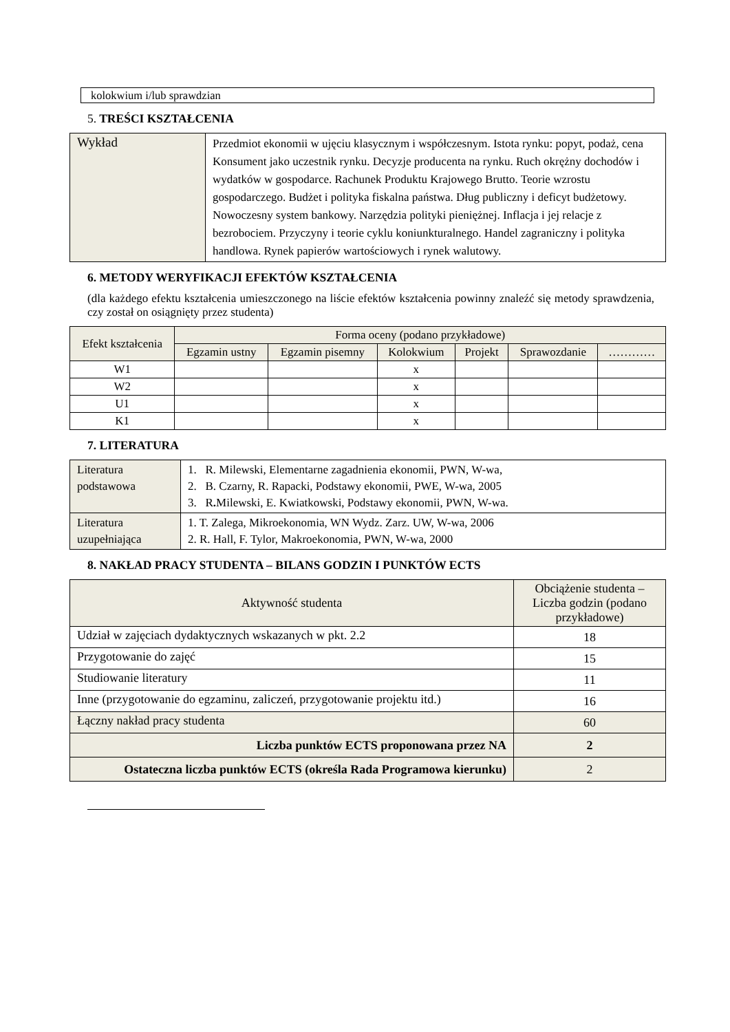kolokwium i/lub sprawdzian
5. TREŚCI KSZTAŁCENIA
| Wykład | Przedmiot ekonomii w ujęciu klasycznym i współczesnym. Istota rynku: popyt, podaż, cena Konsument jako uczestnik rynku. Decyzje producenta na rynku. Ruch okrężny dochodów i wydatków w gospodarce. Rachunek Produktu Krajowego Brutto. Teorie wzrostu gospodarczego. Budżet i polityka fiskalna państwa. Dług publiczny i deficyt budżetowy. Nowoczesny system bankowy. Narzędzia polityki pieniężnej. Inflacja i jej relacje z bezrobociem. Przyczyny i teorie cyklu koniunkturalnego. Handel zagraniczny i polityka handlowa. Rynek papierów wartościowych i rynek walutowy. |
6. METODY WERYFIKACJI EFEKTÓW KSZTAŁCENIA
(dla każdego efektu kształcenia umieszczonego na liście efektów kształcenia powinny znaleźć się metody sprawdzenia, czy został on osiągnięty przez studenta)
| Efekt kształcenia | Forma oceny (podano przykładowe) | | | | | |
| --- | --- | --- | --- | --- | --- | --- |
| | Egzamin ustny | Egzamin pisemny | Kolokwium | Projekt | Sprawozdanie | ………… |
| W1 | | | x | | | |
| W2 | | | x | | | |
| U1 | | | x | | | |
| K1 | | | x | | | |
7. LITERATURA
| Literatura podstawowa | 1. R. Milewski, Elementarne zagadnienia ekonomii, PWN, W-wa, 2. B. Czarny, R. Rapacki, Podstawy ekonomii, PWE, W-wa, 2005 3. R . Milewski, E. Kwiatkowski, Podstawy ekonomii, PWN, W-wa. |
| Literatura uzupełniająca | 1. T. Zalega, Mikroekonomia, WN Wydz. Zarz. UW, W-wa, 2006 2. R. Hall, F. Tylor, Makroekonomia, PWN, W-wa, 2000 |
8. NAKŁAD PRACY STUDENTA – BILANS GODZIN I PUNKTÓW ECTS
| Aktywność studenta | Obciążenie studenta – Liczba godzin (podano przykładowe) |
| --- | --- |
| Udział w zajęciach dydaktycznych wskazanych w pkt. 2.2 | 18 |
| Przygotowanie do zajęć | 15 |
| Studiowanie literatury | 11 |
| Inne (przygotowanie do egzaminu, zaliczeń, przygotowanie projektu itd.) | 16 |
| Łączny nakład pracy studenta | 60 |
| Liczba punktów ECTS proponowana przez NA | 2 |
| Ostateczna liczba punktów ECTS (określa Rada Programowa kierunku) | 2 |